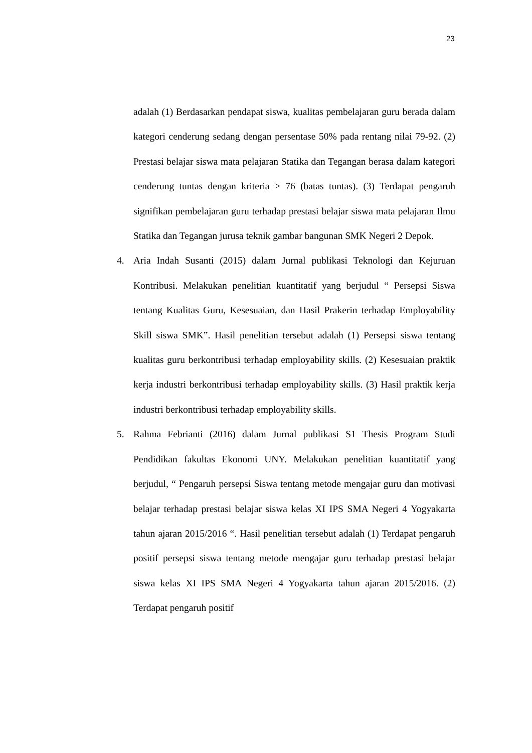23
adalah (1) Berdasarkan pendapat siswa, kualitas pembelajaran guru berada dalam kategori cenderung sedang dengan persentase 50% pada rentang nilai 79-92. (2) Prestasi belajar siswa mata pelajaran Statika dan Tegangan berasa dalam kategori cenderung tuntas dengan kriteria > 76 (batas tuntas). (3) Terdapat pengaruh signifikan pembelajaran guru terhadap prestasi belajar siswa mata pelajaran Ilmu Statika dan Tegangan jurusa teknik gambar bangunan SMK Negeri 2 Depok.
4. Aria Indah Susanti (2015) dalam Jurnal publikasi Teknologi dan Kejuruan Kontribusi. Melakukan penelitian kuantitatif yang berjudul “ Persepsi Siswa tentang Kualitas Guru, Kesesuaian, dan Hasil Prakerin terhadap Employability Skill siswa SMK”. Hasil penelitian tersebut adalah (1) Persepsi siswa tentang kualitas guru berkontribusi terhadap employability skills. (2) Kesesuaian praktik kerja industri berkontribusi terhadap employability skills. (3) Hasil praktik kerja industri berkontribusi terhadap employability skills.
5. Rahma Febrianti (2016) dalam Jurnal publikasi S1 Thesis Program Studi Pendidikan fakultas Ekonomi UNY. Melakukan penelitian kuantitatif yang berjudul, “ Pengaruh persepsi Siswa tentang metode mengajar guru dan motivasi belajar terhadap prestasi belajar siswa kelas XI IPS SMA Negeri 4 Yogyakarta tahun ajaran 2015/2016 “. Hasil penelitian tersebut adalah (1) Terdapat pengaruh positif persepsi siswa tentang metode mengajar guru terhadap prestasi belajar siswa kelas XI IPS SMA Negeri 4 Yogyakarta tahun ajaran 2015/2016. (2) Terdapat pengaruh positif